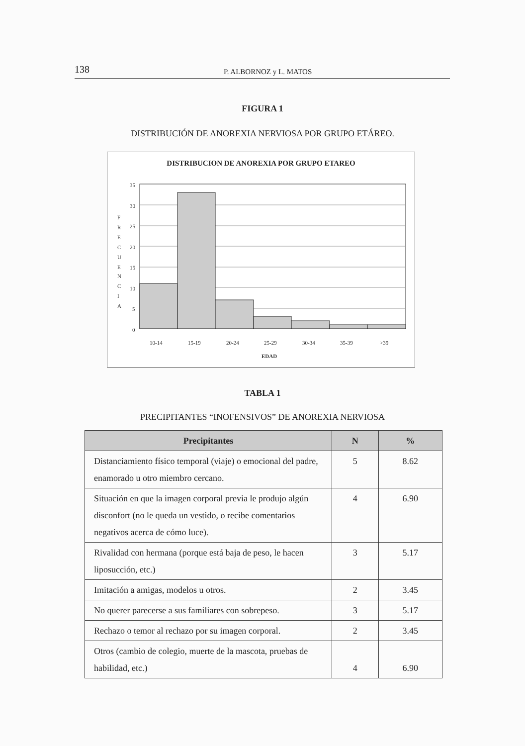138 P. ALBORNOZ y L. MATOS
FIGURA 1
DISTRIBUCIÓN DE ANOREXIA NERVIOSA POR GRUPO ETÁREO.
DISTRIBUCION DE ANOREXIA POR GRUPO ETAREO
F
R
E
C
U
E
N
C
I
A
35
30
25
20
15
10
5
0
10-14
15-19
20-24
25-29
30-34
35-39
>39
EDAD
TABLA 1
PRECIPITANTES “INOFENSIVOS” DE ANOREXIA NERVIOSA
| Precipitantes | N | % |
| --- | --- | --- |
| Distanciamiento físico temporal (viaje) o emocional del padre, enamorado u otro miembro cercano. | 5 | 8.62 |
| Situación en que la imagen corporal previa le produjo algún disconfort (no le queda un vestido, o recibe comentarios negativos acerca de cómo luce). | 4 | 6.90 |
| Rivalidad con hermana (porque está baja de peso, le hacen liposucción, etc.) | 3 | 5.17 |
| Imitación a amigas, modelos u otros. | 2 | 3.45 |
| No querer parecerse a sus familiares con sobrepeso. | 3 | 5.17 |
| Rechazo o temor al rechazo por su imagen corporal. | 2 | 3.45 |
| Otros (cambio de colegio, muerte de la mascota, pruebas de habilidad, etc.) | 4 | 6.90 |